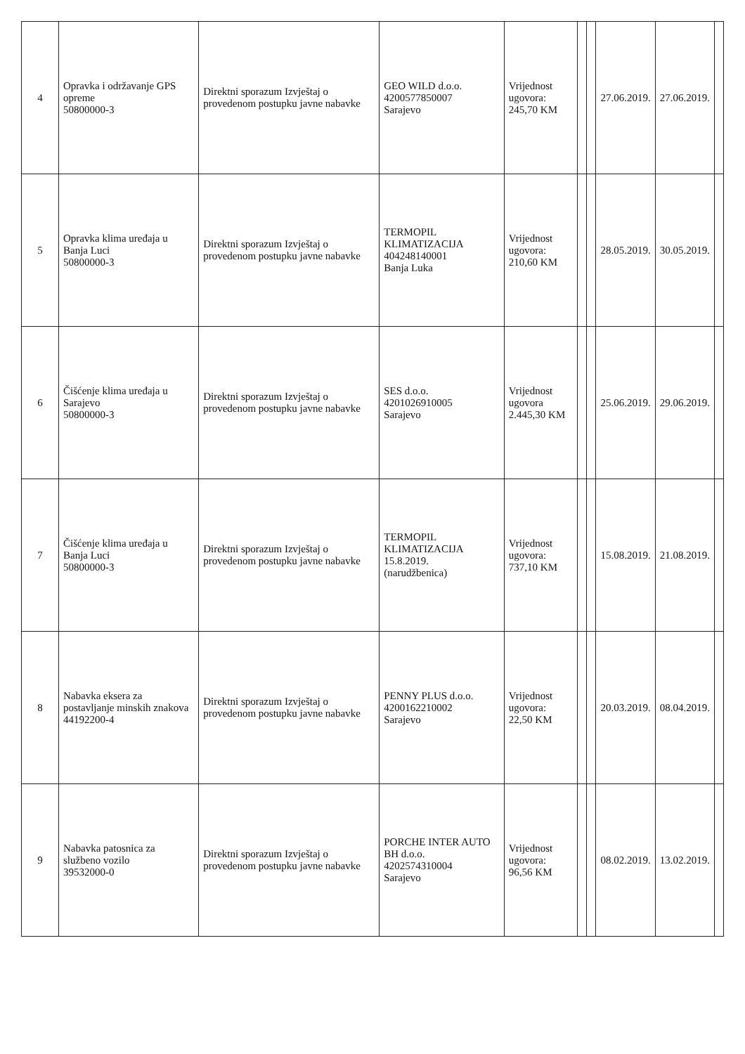| 4 | Opravka i održavanje GPS opreme 50800000-3 | Direktni sporazum Izvještaj o provedenom postupku javne nabavke | GEO WILD d.o.o. 4200577850007 Sarajevo | Vrijednost ugovora: 245,70 KM | | | 27.06.2019. | 27.06.2019. | |
| 5 | Opravka klima uređaja u Banja Luci 50800000-3 | Direktni sporazum Izvještaj o provedenom postupku javne nabavke | TERMOPIL KLIMATIZACIJA 404248140001 Banja Luka | Vrijednost ugovora: 210,60 KM | | | 28.05.2019. | 30.05.2019. | |
| 6 | Čišćenje klima uređaja u Sarajevo 50800000-3 | Direktni sporazum Izvještaj o provedenom postupku javne nabavke | SES d.o.o. 4201026910005 Sarajevo | Vrijednost ugovora 2.445,30 KM | | | 25.06.2019. | 29.06.2019. | |
| 7 | Čišćenje klima uređaja u Banja Luci 50800000-3 | Direktni sporazum Izvještaj o provedenom postupku javne nabavke | TERMOPIL KLIMATIZACIJA 15.8.2019. (narudžbenica) | Vrijednost ugovora: 737,10 KM | | | 15.08.2019. | 21.08.2019. | |
| 8 | Nabavka eksera za postavljanje minskih znakova 44192200-4 | Direktni sporazum Izvještaj o provedenom postupku javne nabavke | PENNY PLUS d.o.o. 4200162210002 Sarajevo | Vrijednost ugovora: 22,50 KM | | | 20.03.2019. | 08.04.2019. | |
| 9 | Nabavka patosnica za službeno vozilo 39532000-0 | Direktni sporazum Izvještaj o provedenom postupku javne nabavke | PORCHE INTER AUTO BH d.o.o. 4202574310004 Sarajevo | Vrijednost ugovora: 96,56 KM | | | 08.02.2019. | 13.02.2019. | |